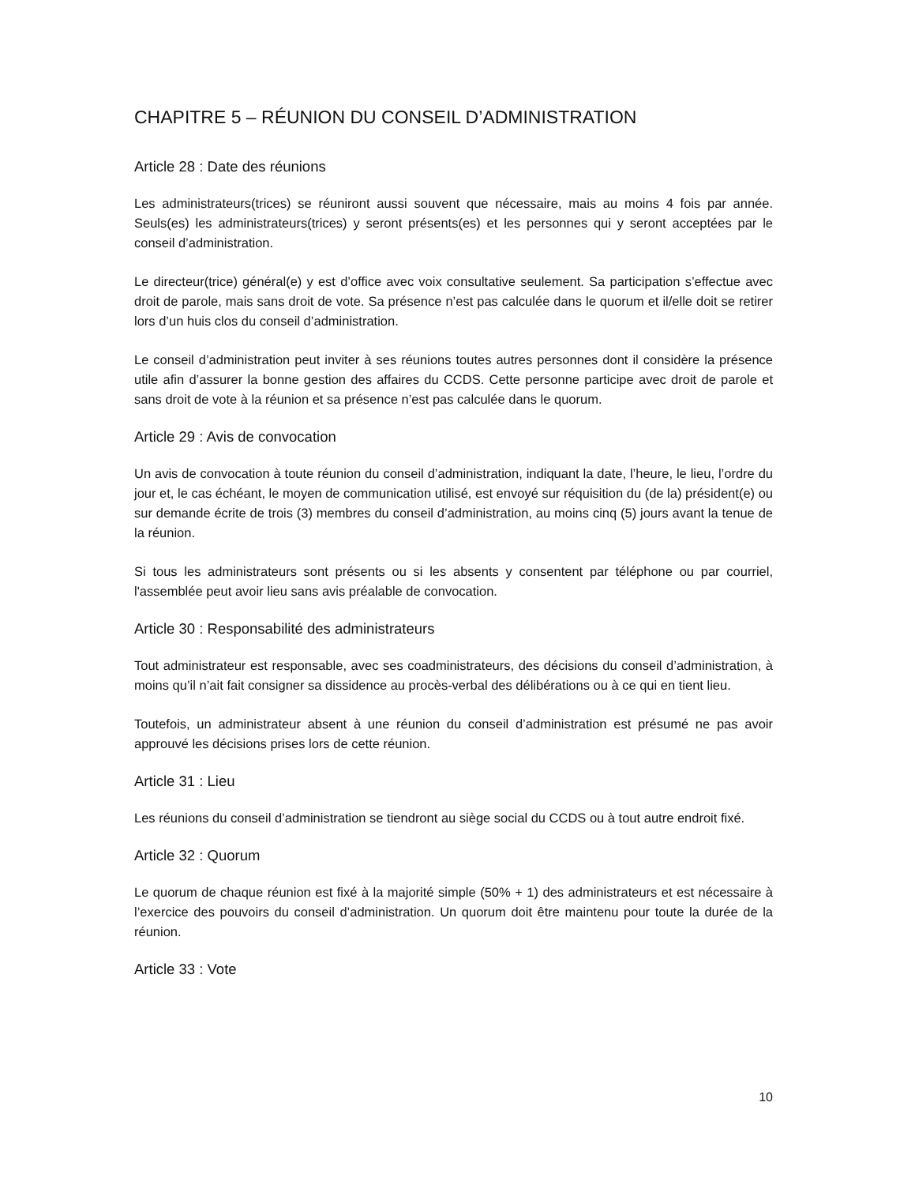CHAPITRE 5 – RÉUNION DU CONSEIL D’ADMINISTRATION
Article 28 : Date des réunions
Les administrateurs(trices) se réuniront aussi souvent que nécessaire, mais au moins 4 fois par année. Seuls(es) les administrateurs(trices) y seront présents(es) et les personnes qui y seront acceptées par le conseil d’administration.
Le directeur(trice) général(e) y est d’office avec voix consultative seulement. Sa participation s’effectue avec droit de parole, mais sans droit de vote. Sa présence n’est pas calculée dans le quorum et il/elle doit se retirer lors d’un huis clos du conseil d’administration.
Le conseil d’administration peut inviter à ses réunions toutes autres personnes dont il considère la présence utile afin d’assurer la bonne gestion des affaires du CCDS. Cette personne participe avec droit de parole et sans droit de vote à la réunion et sa présence n’est pas calculée dans le quorum.
Article 29 : Avis de convocation
Un avis de convocation à toute réunion du conseil d’administration, indiquant la date, l’heure, le lieu, l’ordre du jour et, le cas échéant, le moyen de communication utilisé, est envoyé sur réquisition du (de la) président(e) ou sur demande écrite de trois (3) membres du conseil d’administration, au moins cinq (5) jours avant la tenue de la réunion.
Si tous les administrateurs sont présents ou si les absents y consentent par téléphone ou par courriel, l'assemblée peut avoir lieu sans avis préalable de convocation.
Article 30 : Responsabilité des administrateurs
Tout administrateur est responsable, avec ses coadministrateurs, des décisions du conseil d’administration, à moins qu’il n’ait fait consigner sa dissidence au procès-verbal des délibérations ou à ce qui en tient lieu.
Toutefois, un administrateur absent à une réunion du conseil d’administration est présumé ne pas avoir approuvé les décisions prises lors de cette réunion.
Article 31 : Lieu
Les réunions du conseil d’administration se tiendront au siège social du CCDS ou à tout autre endroit fixé.
Article 32 : Quorum
Le quorum de chaque réunion est fixé à la majorité simple (50% + 1) des administrateurs et est nécessaire à l’exercice des pouvoirs du conseil d’administration. Un quorum doit être maintenu pour toute la durée de la réunion.
Article 33 : Vote
10